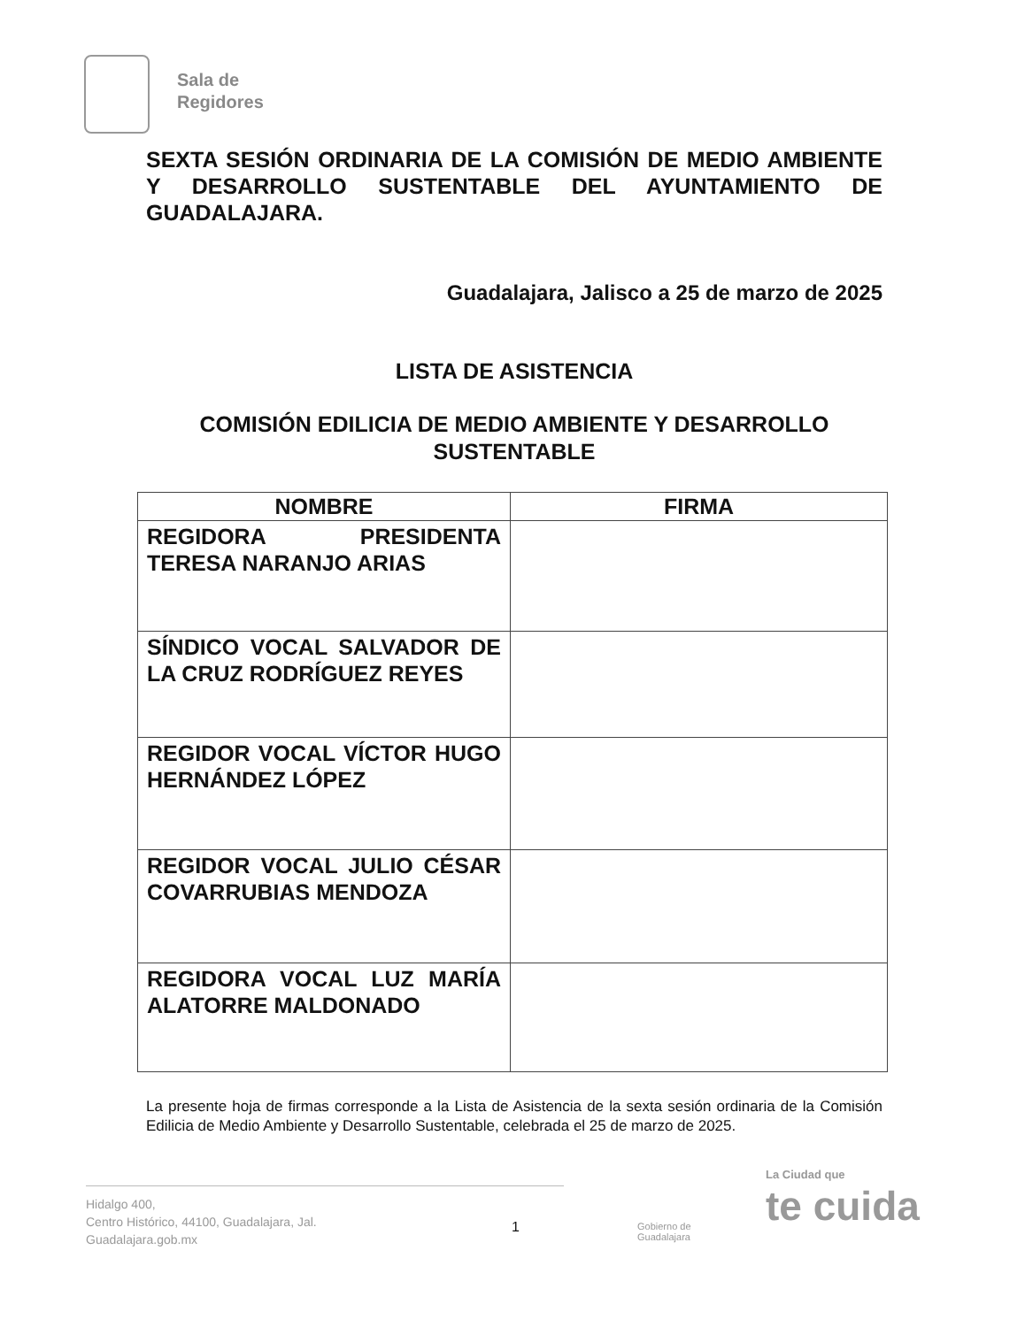Sala de
Regidores
SEXTA SESIÓN ORDINARIA DE LA COMISIÓN DE MEDIO AMBIENTE Y DESARROLLO SUSTENTABLE DEL AYUNTAMIENTO DE GUADALAJARA.
Guadalajara, Jalisco a 25 de marzo de 2025
LISTA DE ASISTENCIA
COMISIÓN EDILICIA DE MEDIO AMBIENTE Y DESARROLLO SUSTENTABLE
| NOMBRE | FIRMA |
| --- | --- |
| REGIDORA PRESIDENTA TERESA NARANJO ARIAS | |
| SÍNDICO VOCAL SALVADOR DE LA CRUZ RODRÍGUEZ REYES | |
| REGIDOR VOCAL VÍCTOR HUGO HERNÁNDEZ LÓPEZ | |
| REGIDOR VOCAL JULIO CÉSAR COVARRUBIAS MENDOZA | |
| REGIDORA VOCAL LUZ MARÍA ALATORRE MALDONADO | |
La presente hoja de firmas corresponde a la Lista de Asistencia de la sexta sesión ordinaria de la Comisión Edilicia de Medio Ambiente y Desarrollo Sustentable, celebrada el 25 de marzo de 2025.
Hidalgo 400,
Centro Histórico, 44100, Guadalajara, Jal.
Guadalajara.gob.mx
1
Gobierno de
Guadalajara
La Ciudad que
te cuida